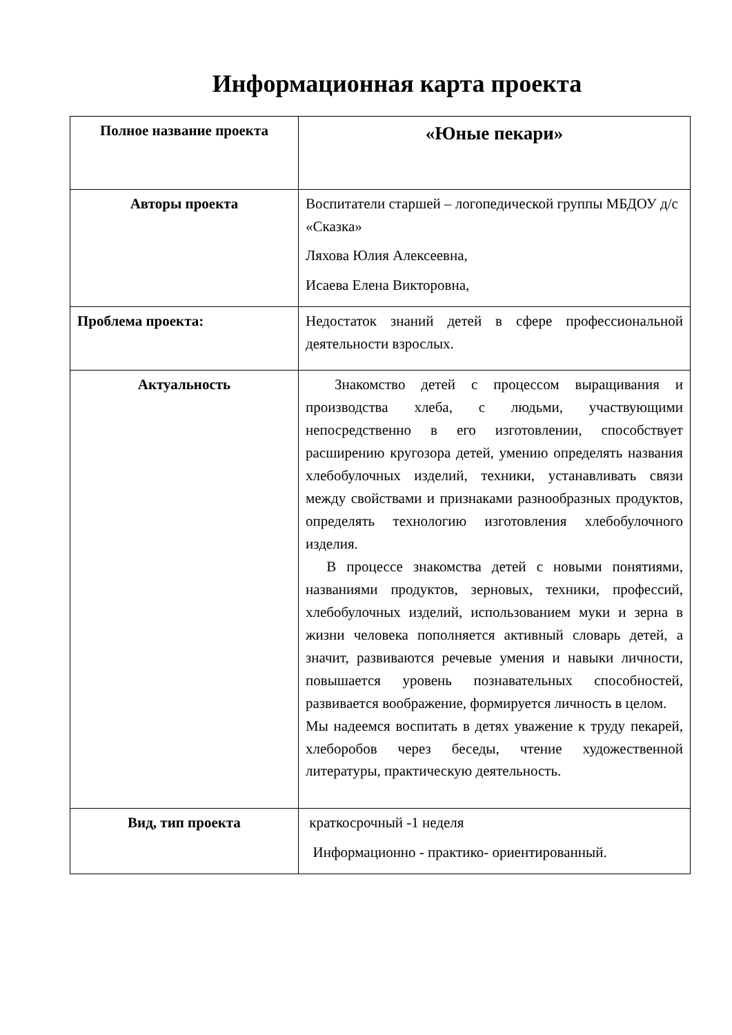Информационная карта проекта
| Полное название проекта | «Юные пекари» |
| Авторы проекта | Воспитатели старшей – логопедической группы МБДОУ д/с «Сказка» Ляхова Юлия Алексеевна, Исаева Елена Викторовна, |
| Проблема проекта: | Недостаток знаний детей в сфере профессиональной деятельности взрослых. |
| Актуальность | Знакомство детей с процессом выращивания и производства хлеба, с людьми, участвующими непосредственно в его изготовлении, способствует расширению кругозора детей, умению определять названия хлебобулочных изделий, техники, устанавливать связи между свойствами и признаками разнообразных продуктов, определять технологию изготовления хлебобулочного изделия. В процессе знакомства детей с новыми понятиями, названиями продуктов, зерновых, техники, профессий, хлебобулочных изделий, использованием муки и зерна в жизни человека пополняется активный словарь детей, а значит, развиваются речевые умения и навыки личности, повышается уровень познавательных способностей, развивается воображение, формируется личность в целом. Мы надеемся воспитать в детях уважение к труду пекарей, хлеборобов через беседы, чтение художественной литературы, практическую деятельность. |
| Вид, тип проекта | краткосрочный -1 неделя Информационно - практико- ориентированный. |